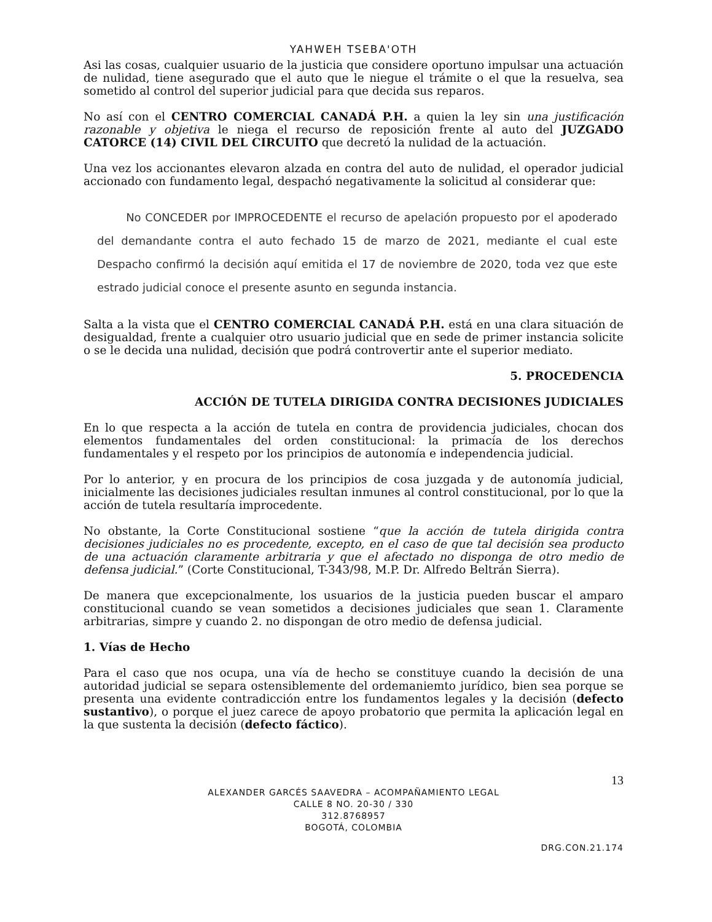YAHWEH TSEBA'OTH
Asi las cosas, cualquier usuario de la justicia que considere oportuno impulsar una actuación de nulidad, tiene asegurado que el auto que le niegue el trámite o el que la resuelva, sea sometido al control del superior judicial para que decida sus reparos.
No así con el CENTRO COMERCIAL CANADÁ P.H. a quien la ley sin una justificación razonable y objetiva le niega el recurso de reposición frente al auto del JUZGADO CATORCE (14) CIVIL DEL CIRCUITO que decretó la nulidad de la actuación.
Una vez los accionantes elevaron alzada en contra del auto de nulidad, el operador judicial accionado con fundamento legal, despachó negativamente la solicitud al considerar que:
No CONCEDER por IMPROCEDENTE el recurso de apelación propuesto por el apoderado del demandante contra el auto fechado 15 de marzo de 2021, mediante el cual este Despacho confirmó la decisión aquí emitida el 17 de noviembre de 2020, toda vez que este estrado judicial conoce el presente asunto en segunda instancia.
Salta a la vista que el CENTRO COMERCIAL CANADÁ P.H. está en una clara situación de desigualdad, frente a cualquier otro usuario judicial que en sede de primer instancia solicite o se le decida una nulidad, decisión que podrá controvertir ante el superior mediato.
5. PROCEDENCIA
ACCIÓN DE TUTELA DIRIGIDA CONTRA DECISIONES JUDICIALES
En lo que respecta a la acción de tutela en contra de providencia judiciales, chocan dos elementos fundamentales del orden constitucional: la primacía de los derechos fundamentales y el respeto por los principios de autonomía e independencia judicial.
Por lo anterior, y en procura de los principios de cosa juzgada y de autonomía judicial, inicialmente las decisiones judiciales resultan inmunes al control constitucional, por lo que la acción de tutela resultaría improcedente.
No obstante, la Corte Constitucional sostiene “que la acción de tutela dirigida contra decisiones judiciales no es procedente, excepto, en el caso de que tal decisión sea producto de una actuación claramente arbitraria y que el afectado no disponga de otro medio de defensa judicial.” (Corte Constitucional, T-343/98, M.P. Dr. Alfredo Beltrán Sierra).
De manera que excepcionalmente, los usuarios de la justicia pueden buscar el amparo constitucional cuando se vean sometidos a decisiones judiciales que sean 1. Claramente arbitrarias, simpre y cuando 2. no dispongan de otro medio de defensa judicial.
1. Vías de Hecho
Para el caso que nos ocupa, una vía de hecho se constituye cuando la decisión de una autoridad judicial se separa ostensiblemente del ordemaniemto jurídico, bien sea porque se presenta una evidente contradicción entre los fundamentos legales y la decisión (defecto sustantivo), o porque el juez carece de apoyo probatorio que permita la aplicación legal en la que sustenta la decisión (defecto fáctico).
13
ALEXANDER GARCÉS SAAVEDRA – ACOMPAÑAMIENTO LEGAL
CALLE 8 NO. 20-30 / 330
312.8768957
BOGOTÁ, COLOMBIA
DRG.CON.21.174